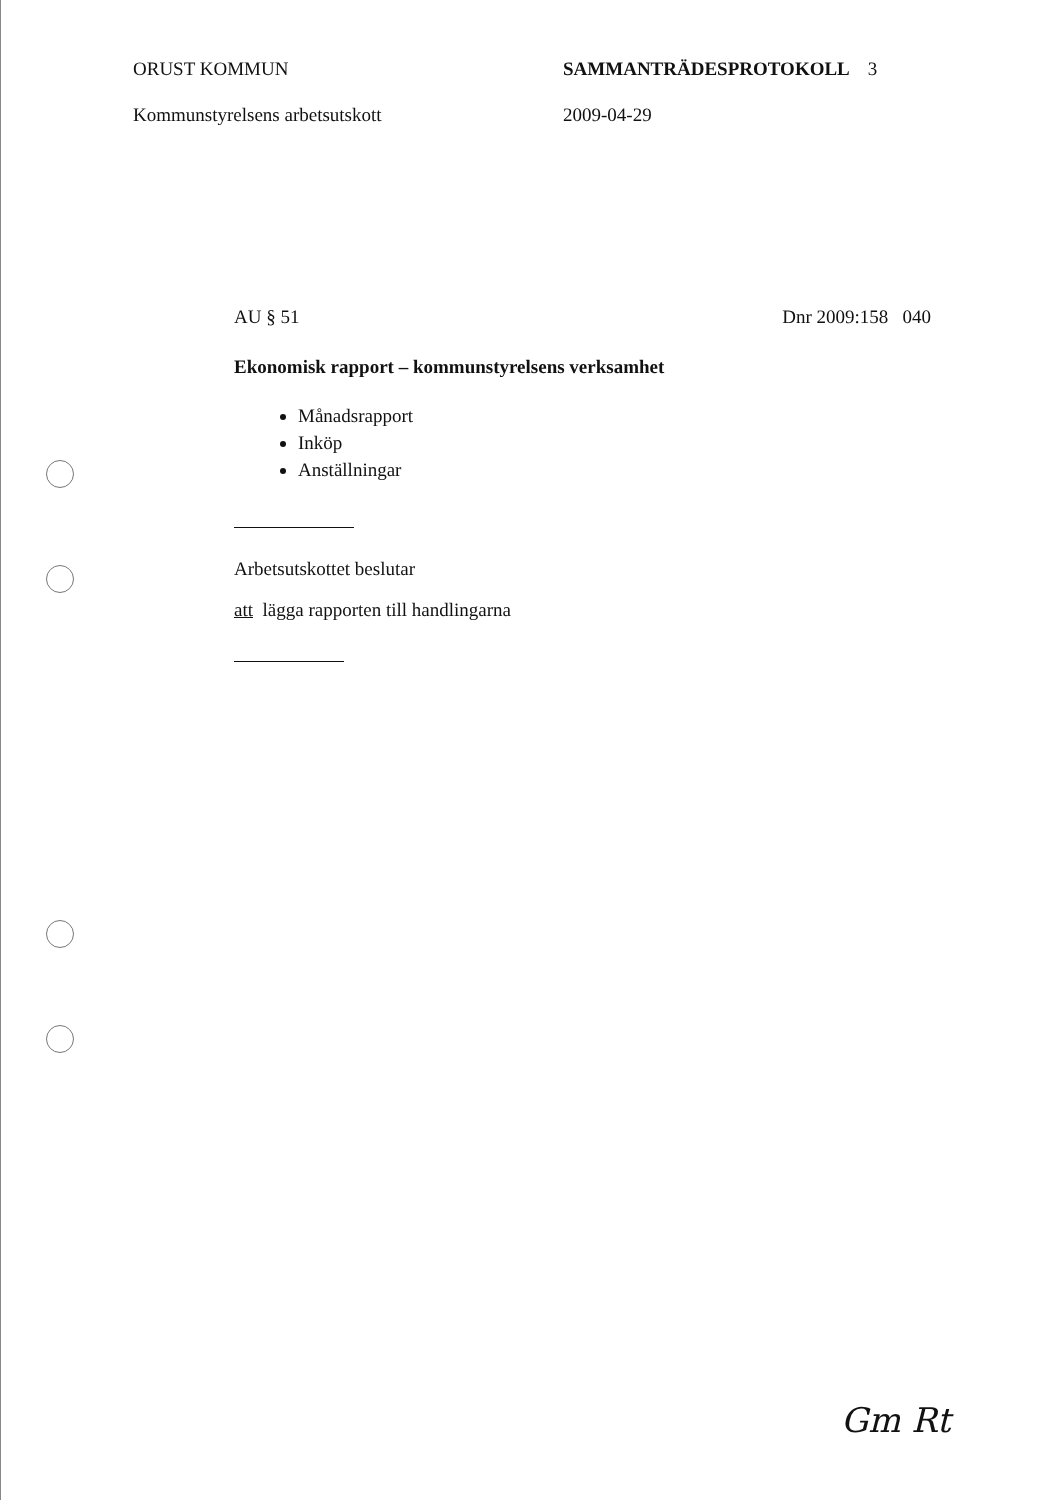ORUST KOMMUN SAMMANTRÄDESPROTOKOLL 3
Kommunstyrelsens arbetsutskott 2009-04-29
AU § 51 Dnr 2009:158 040
Ekonomisk rapport – kommunstyrelsens verksamhet
Månadsrapport
Inköp
Anställningar
Arbetsutskottet beslutar
att lägga rapporten till handlingarna
Gm Rt